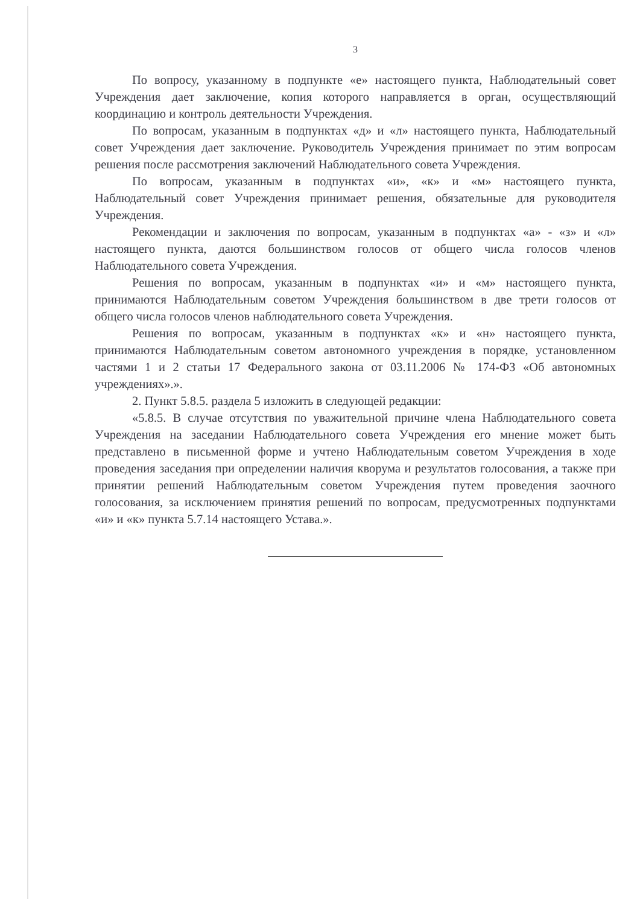3
По вопросу, указанному в подпункте «е» настоящего пункта, Наблюдательный совет Учреждения дает заключение, копия которого направляется в орган, осуществляющий координацию и контроль деятельности Учреждения.
По вопросам, указанным в подпунктах «д» и «л» настоящего пункта, Наблюдательный совет Учреждения дает заключение. Руководитель Учреждения принимает по этим вопросам решения после рассмотрения заключений Наблюдательного совета Учреждения.
По вопросам, указанным в подпунктах «и», «к» и «м» настоящего пункта, Наблюдательный совет Учреждения принимает решения, обязательные для руководителя Учреждения.
Рекомендации и заключения по вопросам, указанным в подпунктах «а» - «з» и «л» настоящего пункта, даются большинством голосов от общего числа голосов членов Наблюдательного совета Учреждения.
Решения по вопросам, указанным в подпунктах «и» и «м» настоящего пункта, принимаются Наблюдательным советом Учреждения большинством в две трети голосов от общего числа голосов членов наблюдательного совета Учреждения.
Решения по вопросам, указанным в подпунктах «к» и «н» настоящего пункта, принимаются Наблюдательным советом автономного учреждения в порядке, установленном частями 1 и 2 статьи 17 Федерального закона от 03.11.2006 № 174-ФЗ «Об автономных учреждениях».».
2. Пункт 5.8.5. раздела 5 изложить в следующей редакции:
«5.8.5. В случае отсутствия по уважительной причине члена Наблюдательного совета Учреждения на заседании Наблюдательного совета Учреждения его мнение может быть представлено в письменной форме и учтено Наблюдательным советом Учреждения в ходе проведения заседания при определении наличия кворума и результатов голосования, а также при принятии решений Наблюдательным советом Учреждения путем проведения заочного голосования, за исключением принятия решений по вопросам, предусмотренных подпунктами «и» и «к» пункта 5.7.14 настоящего Устава.».